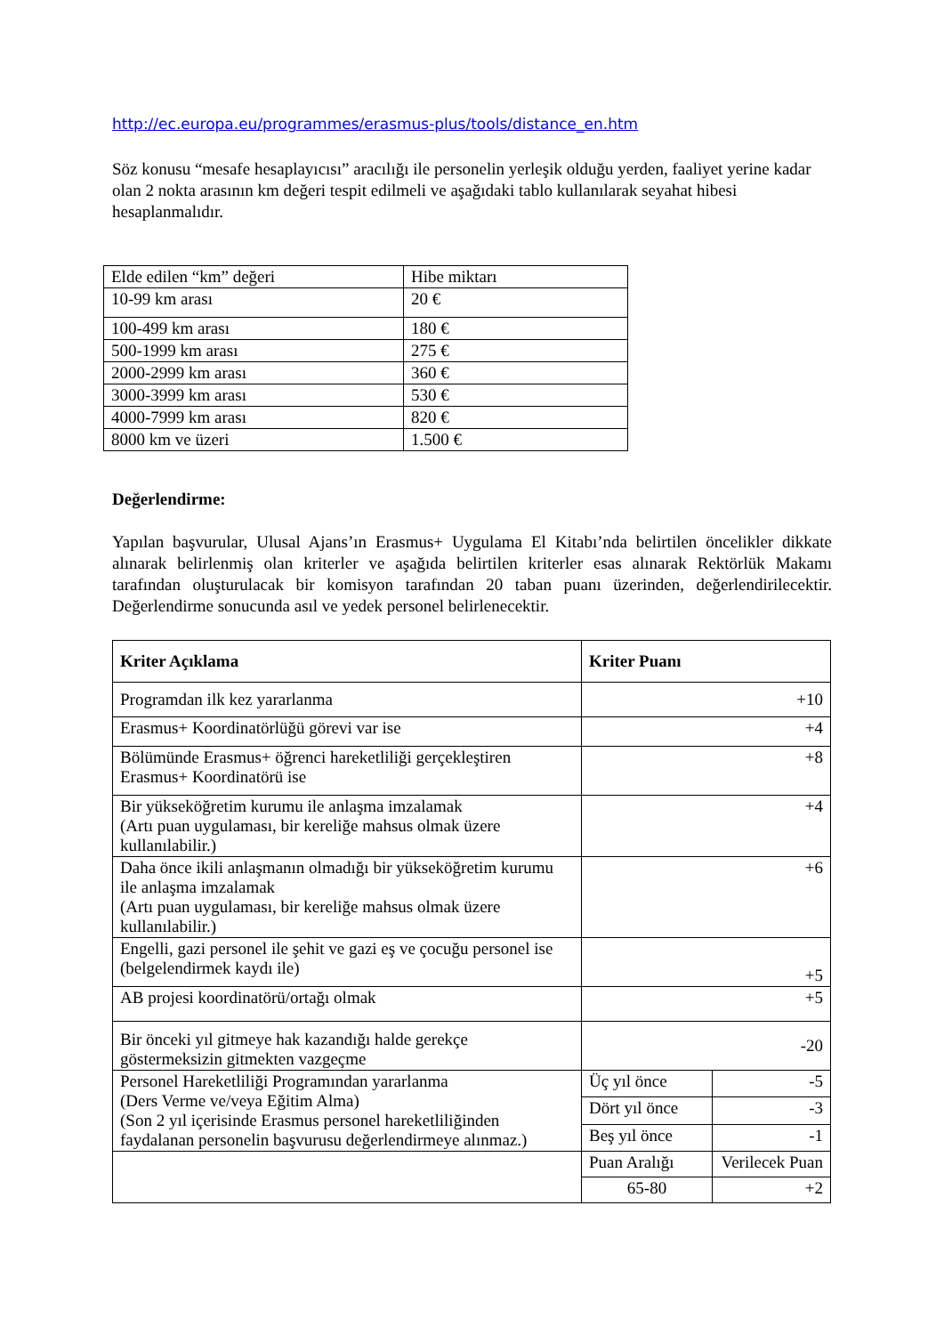http://ec.europa.eu/programmes/erasmus-plus/tools/distance_en.htm
Söz konusu “mesafe hesaplayıcısı” aracılığı ile personelin yerleşik olduğu yerden, faaliyet yerine kadar olan 2 nokta arasının km değeri tespit edilmeli ve aşağıdaki tablo kullanılarak seyahat hibesi hesaplanmalıdır.
| Elde edilen “km” değeri | Hibe miktarı |
| 10-99 km arası | 20 € |
| 100-499 km arası | 180 € |
| 500-1999 km arası | 275 € |
| 2000-2999 km arası | 360 € |
| 3000-3999 km arası | 530 € |
| 4000-7999 km arası | 820 € |
| 8000 km ve üzeri | 1.500 € |
Değerlendirme:
Yapılan başvurular, Ulusal Ajans’ın Erasmus+ Uygulama El Kitabı’nda belirtilen öncelikler dikkate alınarak belirlenmiş olan kriterler ve aşağıda belirtilen kriterler esas alınarak Rektörlük Makamı tarafından oluşturulacak bir komisyon tarafından 20 taban puanı üzerinden, değerlendirilecektir. Değerlendirme sonucunda asıl ve yedek personel belirlenecektir.
| Kriter Açıklama | Kriter Puanı | |
| --- | --- | --- |
| Programdan ilk kez yararlanma | +10 | |
| Erasmus+ Koordinatörlüğü görevi var ise | +4 | |
| Bölümünde Erasmus+ öğrenci hareketliliği gerçekleştiren Erasmus+ Koordinatörü ise | +8 | |
| Bir yükseköğretim kurumu ile anlaşma imzalamak (Artı puan uygulaması, bir kereliğe mahsus olmak üzere kullanılabilir.) | +4 | |
| Daha önce ikili anlaşmanın olmadığı bir yükseköğretim kurumu ile anlaşma imzalamak (Artı puan uygulaması, bir kereliğe mahsus olmak üzere kullanılabilir.) | +6 | |
| Engelli, gazi personel ile şehit ve gazi eş ve çocuğu personel ise (belgelendirmek kaydı ile) | +5 | |
| AB projesi koordinatörü/ortağı olmak | +5 | |
| Bir önceki yıl gitmeye hak kazandığı halde gerekçe göstermeksizin gitmekten vazgeçme | -20 | |
| Personel Hareketliliği Programından yararlanma (Ders Verme ve/veya Eğitim Alma) (Son 2 yıl içerisinde Erasmus personel hareketliliğinden faydalanan personelin başvurusu değerlendirmeye alınmaz.) | Üç yıl önce | -5 |
| | Dört yıl önce | -3 |
| | Beş yıl önce | -1 |
| | Puan Aralığı | Verilecek Puan |
| | 65-80 | +2 |